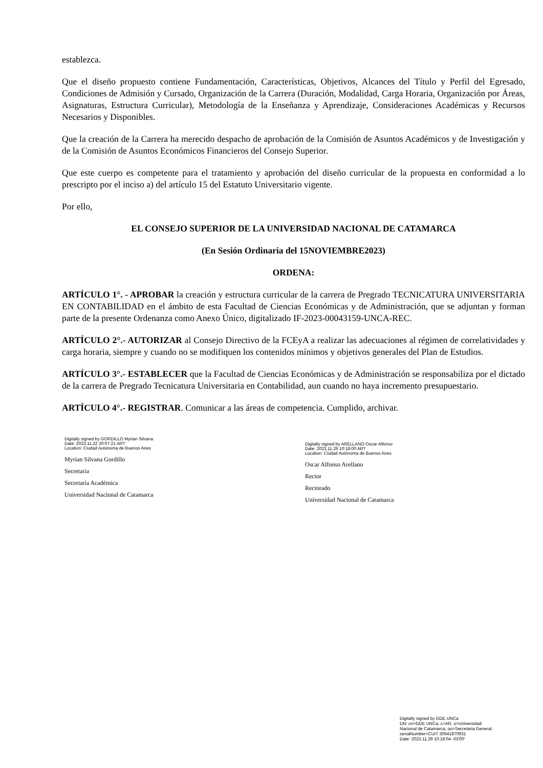establezca.
Que el diseño propuesto contiene Fundamentación, Características, Objetivos, Alcances del Título y Perfil del Egresado, Condiciones de Admisión y Cursado, Organización de la Carrera (Duración, Modalidad, Carga Horaria, Organización por Áreas, Asignaturas, Estructura Curricular), Metodología de la Enseñanza y Aprendizaje, Consideraciones Académicas y Recursos Necesarios y Disponibles.
Que la creación de la Carrera ha merecido despacho de aprobación de la Comisión de Asuntos Académicos y de Investigación y de la Comisión de Asuntos Económicos Financieros del Consejo Superior.
Que este cuerpo es competente para el tratamiento y aprobación del diseño curricular de la propuesta en conformidad a lo prescripto por el inciso a) del artículo 15 del Estatuto Universitario vigente.
Por ello,
EL CONSEJO SUPERIOR DE LA UNIVERSIDAD NACIONAL DE CATAMARCA
(En Sesión Ordinaria del 15NOVIEMBRE2023)
ORDENA:
ARTÍCULO 1°. - APROBAR la creación y estructura curricular de la carrera de Pregrado TECNICATURA UNIVERSITARIA EN CONTABILIDAD en el ámbito de esta Facultad de Ciencias Económicas y de Administración, que se adjuntan y forman parte de la presente Ordenanza como Anexo Único, digitalizado IF-2023-00043159-UNCA-REC.
ARTÍCULO 2°.- AUTORIZAR al Consejo Directivo de la FCEyA a realizar las adecuaciones al régimen de correlatividades y carga horaria, siempre y cuando no se modifiquen los contenidos mínimos y objetivos generales del Plan de Estudios.
ARTÍCULO 3°.- ESTABLECER que la Facultad de Ciencias Económicas y de Administración se responsabiliza por el dictado de la carrera de Pregrado Tecnicatura Universitaria en Contabilidad, aun cuando no haya incremento presupuestario.
ARTÍCULO 4°.- REGISTRAR. Comunicar a las áreas de competencia. Cumplido, archivar.
Digitally signed by GORDILLO Myrian Silvana
Date: 2023.11.22 20:07:21 ART
Location: Ciudad Autónoma de Buenos Aires
Myrian Silvana Gordillo
Secretaria
Secretaría Académica
Universidad Nacional de Catamarca
Digitally signed by ARELLANO Oscar Alfonso
Date: 2023.11.29 10:18:00 ART
Location: Ciudad Autónoma de Buenos Aires
Oscar Alfonso Arellano
Rector
Rectorado
Universidad Nacional de Catamarca
Digitally signed by GDE UNCa
DN: cn=GDE UNCa, c=AR, o=Universidad
Nacional de Catamarca, ou=Secretaria General,
serialNumber=CUIT 30641870931
Date: 2023.11.29 10:18:04 -03'00'